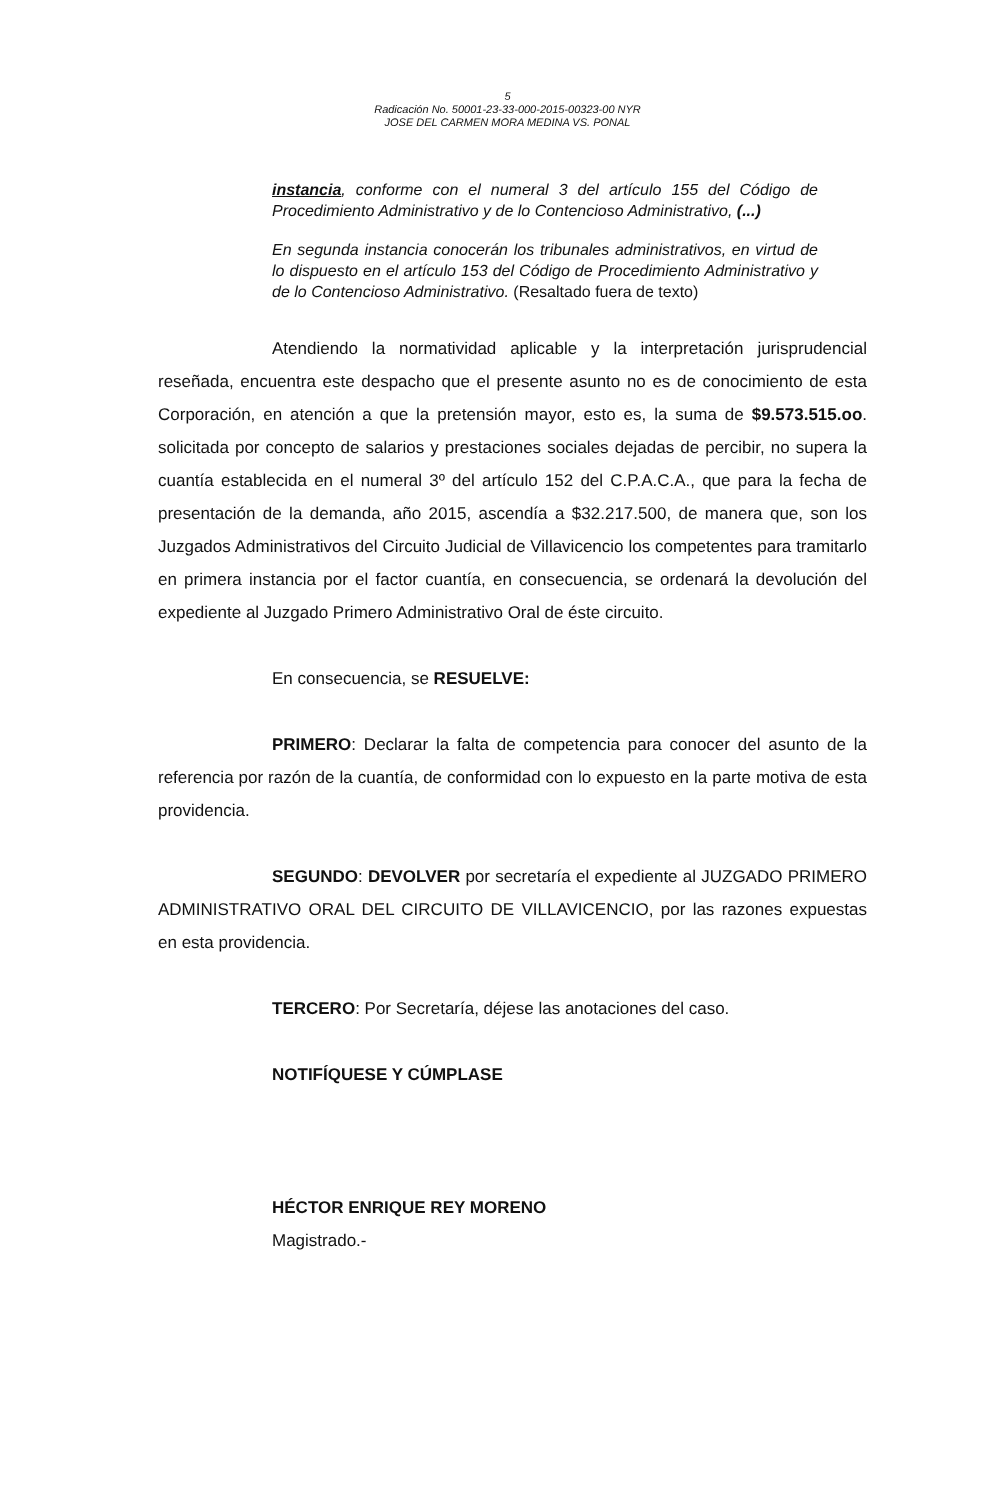5
Radicación No. 50001-23-33-000-2015-00323-00 NYR
JOSE DEL CARMEN MORA MEDINA VS. PONAL
instancia, conforme con el numeral 3 del artículo 155 del Código de Procedimiento Administrativo y de lo Contencioso Administrativo, (...)
En segunda instancia conocerán los tribunales administrativos, en virtud de lo dispuesto en el artículo 153 del Código de Procedimiento Administrativo y de lo Contencioso Administrativo. (Resaltado fuera de texto)
Atendiendo la normatividad aplicable y la interpretación jurisprudencial reseñada, encuentra este despacho que el presente asunto no es de conocimiento de esta Corporación, en atención a que la pretensión mayor, esto es, la suma de $9.573.515.oo. solicitada por concepto de salarios y prestaciones sociales dejadas de percibir, no supera la cuantía establecida en el numeral 3º del artículo 152 del C.P.A.C.A., que para la fecha de presentación de la demanda, año 2015, ascendía a $32.217.500, de manera que, son los Juzgados Administrativos del Circuito Judicial de Villavicencio los competentes para tramitarlo en primera instancia por el factor cuantía, en consecuencia, se ordenará la devolución del expediente al Juzgado Primero Administrativo Oral de éste circuito.
En consecuencia, se RESUELVE:
PRIMERO: Declarar la falta de competencia para conocer del asunto de la referencia por razón de la cuantía, de conformidad con lo expuesto en la parte motiva de esta providencia.
SEGUNDO: DEVOLVER por secretaría el expediente al JUZGADO PRIMERO ADMINISTRATIVO ORAL DEL CIRCUITO DE VILLAVICENCIO, por las razones expuestas en esta providencia.
TERCERO: Por Secretaría, déjese las anotaciones del caso.
NOTIFÍQUESE Y CÚMPLASE
HÉCTOR ENRIQUE REY MORENO
Magistrado.-